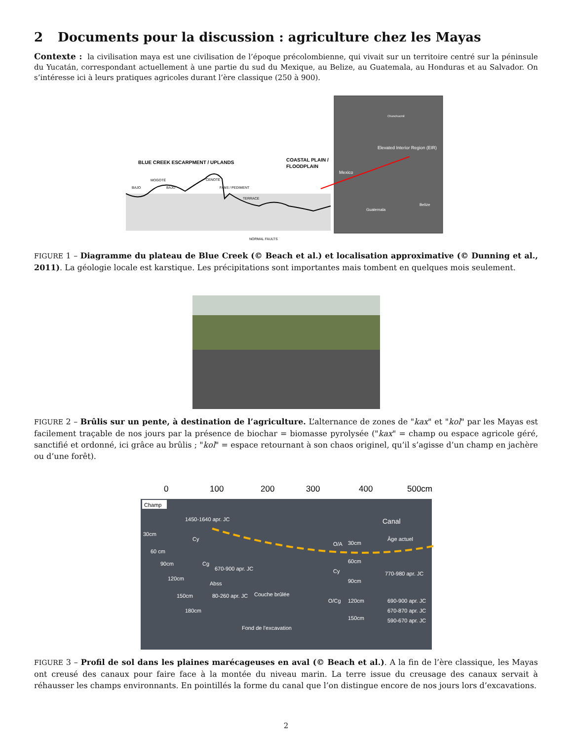2 Documents pour la discussion : agriculture chez les Mayas
Contexte : la civilisation maya est une civilisation de l’époque précolombienne, qui vivait sur un territoire centré sur la péninsule du Yucatán, correspondant actuellement à une partie du sud du Mexique, au Belize, au Guatemala, au Honduras et au Salvador. On s’intéresse ici à leurs pratiques agricoles durant l’ère classique (250 à 900).
BLUE CREEK ESCARPMENT / UPLANDS
COASTAL PLAIN /
FLOODPLAIN
BAJO
MOGOTÉ
BAJO
CENOTÉ
FANS / PEDIMENT
TERRACE
NORMAL FAULTS
Mexico
Elevated Interior Region (EIR)
Guatemala
Belize
Chunchucmil
FIGURE 1 – Diagramme du plateau de Blue Creek (© Beach et al.) et localisation approximative (© Dunning et al., 2011). La géologie locale est karstique. Les précipitations sont importantes mais tombent en quelques mois seulement.
FIGURE 2 – Brûlis sur un pente, à destination de l’agriculture. L’alternance de zones de "kax" et "kol" par les Mayas est facilement traçable de nos jours par la présence de biochar = biomasse pyrolysée ("kax" = champ ou espace agricole géré, sanctifié et ordonné, ici grâce au brûlis ; "kol" = espace retournant à son chaos originel, qu’il s’agisse d’un champ en jachère ou d’une forêt).
0
100
200
300
400
500cm
Champ
Canal
Âge actuel
1450-1640 apr. JC
670-900 apr. JC
770-980 apr. JC
80-260 apr. JC
Couche brûlée
690-900 apr. JC
670-870 apr. JC
590-670 apr. JC
Fond de l’excavation
30cm
60 cm
90cm
120cm
150cm
180cm
Cy
Cg
Abss
O/A
Cy
O/Cg
30cm
60cm
90cm
120cm
150cm
FIGURE 3 – Profil de sol dans les plaines marécageuses en aval (© Beach et al.). A la fin de l’ère classique, les Mayas ont creusé des canaux pour faire face à la montée du niveau marin. La terre issue du creusage des canaux servait à réhausser les champs environnants. En pointillés la forme du canal que l’on distingue encore de nos jours lors d’excavations.
2